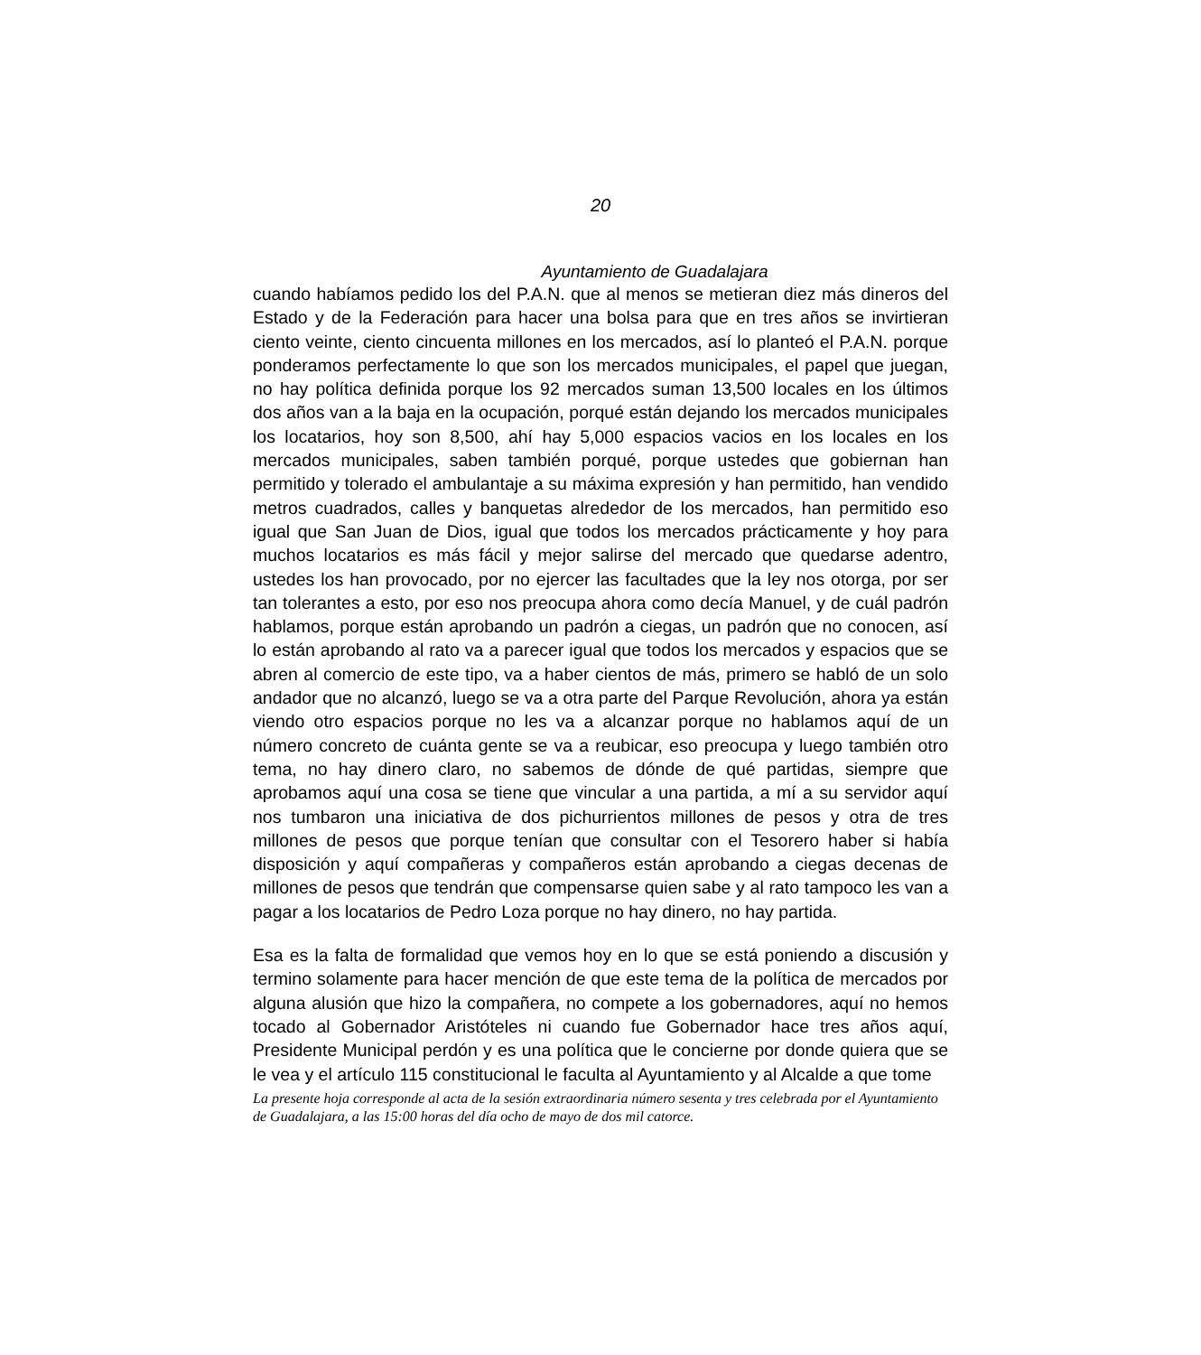20
Ayuntamiento de Guadalajara
cuando habíamos pedido los del P.A.N. que al menos se metieran diez más dineros del Estado y de la Federación para hacer una bolsa para que en tres años se invirtieran ciento veinte, ciento cincuenta millones en los mercados, así lo planteó el P.A.N. porque ponderamos perfectamente lo que son los mercados municipales, el papel que juegan, no hay política definida porque los 92 mercados suman 13,500 locales en los últimos dos años van a la baja en la ocupación, porqué están dejando los mercados municipales los locatarios, hoy son 8,500, ahí hay 5,000 espacios vacios en los locales en los mercados municipales, saben también porqué, porque ustedes que gobiernan han permitido y tolerado el ambulantaje a su máxima expresión y han permitido, han vendido metros cuadrados, calles y banquetas alrededor de los mercados, han permitido eso igual que San Juan de Dios, igual que todos los mercados prácticamente y hoy para muchos locatarios es más fácil y mejor salirse del mercado que quedarse adentro, ustedes los han provocado, por no ejercer las facultades que la ley nos otorga, por ser tan tolerantes a esto, por eso nos preocupa ahora como decía Manuel, y de cuál padrón hablamos, porque están aprobando un padrón a ciegas, un padrón que no conocen, así lo están aprobando al rato va a parecer igual que todos los mercados y espacios que se abren al comercio de este tipo, va a haber cientos de más, primero se habló de un solo andador que no alcanzó, luego se va a otra parte del Parque Revolución, ahora ya están viendo otro espacios porque no les va a alcanzar porque no hablamos aquí de un número concreto de cuánta gente se va a reubicar, eso preocupa y luego también otro tema, no hay dinero claro, no sabemos de dónde de qué partidas, siempre que aprobamos aquí una cosa se tiene que vincular a una partida, a mí a su servidor aquí nos tumbaron una iniciativa de dos pichurrientos millones de pesos y otra de tres millones de pesos que porque tenían que consultar con el Tesorero haber si había disposición y aquí compañeras y compañeros están aprobando a ciegas decenas de millones de pesos que tendrán que compensarse quien sabe y al rato tampoco les van a pagar a los locatarios de Pedro Loza porque no hay dinero, no hay partida.
Esa es la falta de formalidad que vemos hoy en lo que se está poniendo a discusión y termino solamente para hacer mención de que este tema de la política de mercados por alguna alusión que hizo la compañera, no compete a los gobernadores, aquí no hemos tocado al Gobernador Aristóteles ni cuando fue Gobernador hace tres años aquí, Presidente Municipal perdón y es una política que le concierne por donde quiera que se le vea y el artículo 115 constitucional le faculta al Ayuntamiento y al Alcalde a que tome
La presente hoja corresponde al acta de la sesión extraordinaria número sesenta y tres celebrada por el Ayuntamiento de Guadalajara, a las 15:00 horas del día ocho de mayo de dos mil catorce.